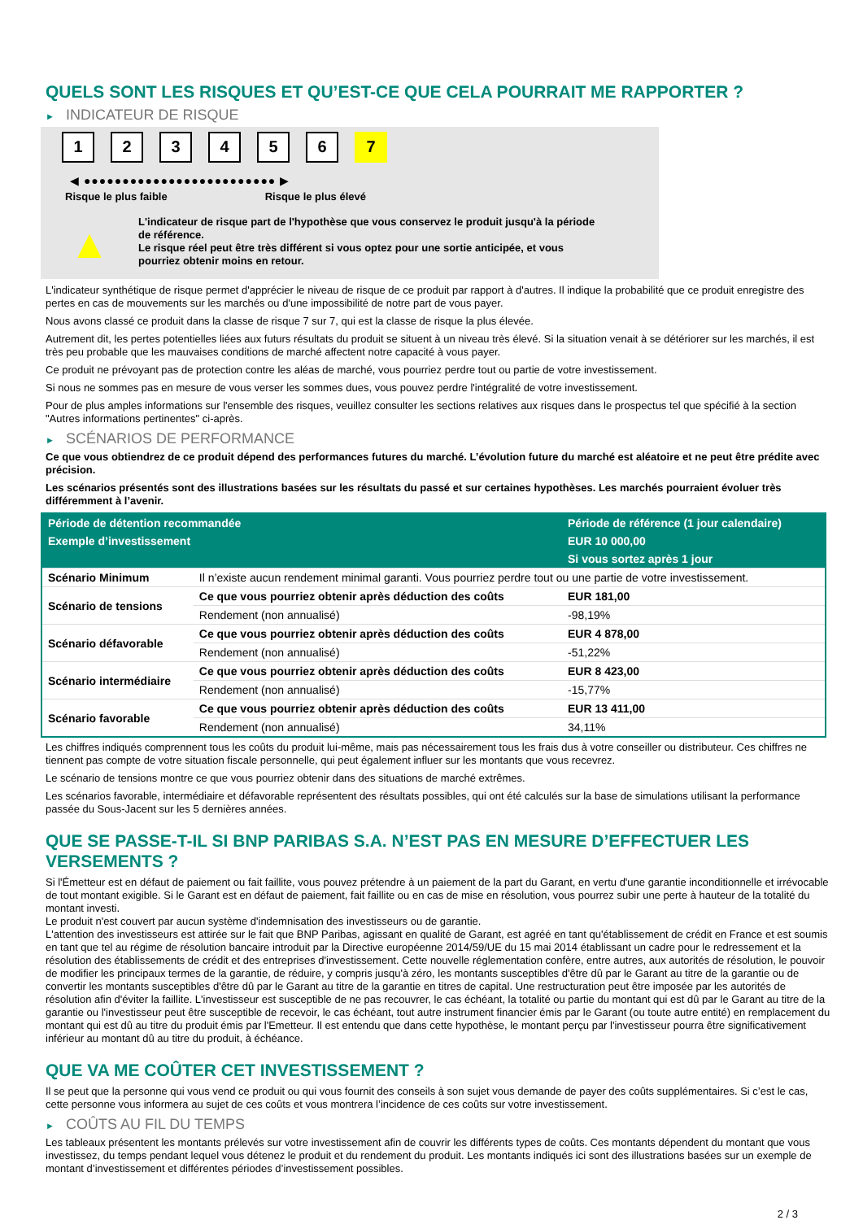QUELS SONT LES RISQUES ET QU’EST-CE QUE CELA POURRAIT ME RAPPORTER ?
► INDICATEUR DE RISQUE
1 2 3 4 5 6 7
◀ ●●●●●●●●●●●●●●●●●●●●●●●●● ▶
Risque le plus faible Risque le plus élevé
▲
L'indicateur de risque part de l'hypothèse que vous conservez le produit jusqu'à la période de référence.
Le risque réel peut être très différent si vous optez pour une sortie anticipée, et vous pourriez obtenir moins en retour.
L'indicateur synthétique de risque permet d'apprécier le niveau de risque de ce produit par rapport à d'autres. Il indique la probabilité que ce produit enregistre des pertes en cas de mouvements sur les marchés ou d'une impossibilité de notre part de vous payer.
Nous avons classé ce produit dans la classe de risque 7 sur 7, qui est la classe de risque la plus élevée.
Autrement dit, les pertes potentielles liées aux futurs résultats du produit se situent à un niveau très élevé. Si la situation venait à se détériorer sur les marchés, il est très peu probable que les mauvaises conditions de marché affectent notre capacité à vous payer.
Ce produit ne prévoyant pas de protection contre les aléas de marché, vous pourriez perdre tout ou partie de votre investissement.
Si nous ne sommes pas en mesure de vous verser les sommes dues, vous pouvez perdre l'intégralité de votre investissement.
Pour de plus amples informations sur l'ensemble des risques, veuillez consulter les sections relatives aux risques dans le prospectus tel que spécifié à la section "Autres informations pertinentes" ci-après.
► SCÉNARIOS DE PERFORMANCE
Ce que vous obtiendrez de ce produit dépend des performances futures du marché. L’évolution future du marché est aléatoire et ne peut être prédite avec précision.
Les scénarios présentés sont des illustrations basées sur les résultats du passé et sur certaines hypothèses. Les marchés pourraient évoluer très différemment à l’avenir.
| Période de détention recommandée | | Période de référence (1 jour calendaire) |
| --- | --- | --- |
| Exemple d’investissement | | EUR 10 000,00 |
| | | Si vous sortez après 1 jour |
| Scénario Minimum | Il n’existe aucun rendement minimal garanti. Vous pourriez perdre tout ou une partie de votre investissement. | |
| Scénario de tensions | Ce que vous pourriez obtenir après déduction des coûts | EUR 181,00 |
| | Rendement (non annualisé) | -98,19% |
| Scénario défavorable | Ce que vous pourriez obtenir après déduction des coûts | EUR 4 878,00 |
| | Rendement (non annualisé) | -51,22% |
| Scénario intermédiaire | Ce que vous pourriez obtenir après déduction des coûts | EUR 8 423,00 |
| | Rendement (non annualisé) | -15,77% |
| Scénario favorable | Ce que vous pourriez obtenir après déduction des coûts | EUR 13 411,00 |
| | Rendement (non annualisé) | 34,11% |
Les chiffres indiqués comprennent tous les coûts du produit lui-même, mais pas nécessairement tous les frais dus à votre conseiller ou distributeur. Ces chiffres ne tiennent pas compte de votre situation fiscale personnelle, qui peut également influer sur les montants que vous recevrez.
Le scénario de tensions montre ce que vous pourriez obtenir dans des situations de marché extrêmes.
Les scénarios favorable, intermédiaire et défavorable représentent des résultats possibles, qui ont été calculés sur la base de simulations utilisant la performance passée du Sous-Jacent sur les 5 dernières années.
QUE SE PASSE-T-IL SI BNP PARIBAS S.A. N’EST PAS EN MESURE D’EFFECTUER LES VERSEMENTS ?
Si l'Émetteur est en défaut de paiement ou fait faillite, vous pouvez prétendre à un paiement de la part du Garant, en vertu d'une garantie inconditionnelle et irrévocable de tout montant exigible. Si le Garant est en défaut de paiement, fait faillite ou en cas de mise en résolution, vous pourrez subir une perte à hauteur de la totalité du montant investi.
Le produit n'est couvert par aucun système d'indemnisation des investisseurs ou de garantie.
L'attention des investisseurs est attirée sur le fait que BNP Paribas, agissant en qualité de Garant, est agréé en tant qu'établissement de crédit en France et est soumis en tant que tel au régime de résolution bancaire introduit par la Directive européenne 2014/59/UE du 15 mai 2014 établissant un cadre pour le redressement et la résolution des établissements de crédit et des entreprises d'investissement. Cette nouvelle réglementation confère, entre autres, aux autorités de résolution, le pouvoir de modifier les principaux termes de la garantie, de réduire, y compris jusqu'à zéro, les montants susceptibles d'être dû par le Garant au titre de la garantie ou de convertir les montants susceptibles d'être dû par le Garant au titre de la garantie en titres de capital. Une restructuration peut être imposée par les autorités de résolution afin d'éviter la faillite. L'investisseur est susceptible de ne pas recouvrer, le cas échéant, la totalité ou partie du montant qui est dû par le Garant au titre de la garantie ou l'investisseur peut être susceptible de recevoir, le cas échéant, tout autre instrument financier émis par le Garant (ou toute autre entité) en remplacement du montant qui est dû au titre du produit émis par l'Emetteur. Il est entendu que dans cette hypothèse, le montant perçu par l'investisseur pourra être significativement inférieur au montant dû au titre du produit, à échéance.
QUE VA ME COÛTER CET INVESTISSEMENT ?
Il se peut que la personne qui vous vend ce produit ou qui vous fournit des conseils à son sujet vous demande de payer des coûts supplémentaires. Si c’est le cas, cette personne vous informera au sujet de ces coûts et vous montrera l’incidence de ces coûts sur votre investissement.
► COÛTS AU FIL DU TEMPS
Les tableaux présentent les montants prélevés sur votre investissement afin de couvrir les différents types de coûts. Ces montants dépendent du montant que vous investissez, du temps pendant lequel vous détenez le produit et du rendement du produit. Les montants indiqués ici sont des illustrations basées sur un exemple de montant d’investissement et différentes périodes d’investissement possibles.
2 / 3